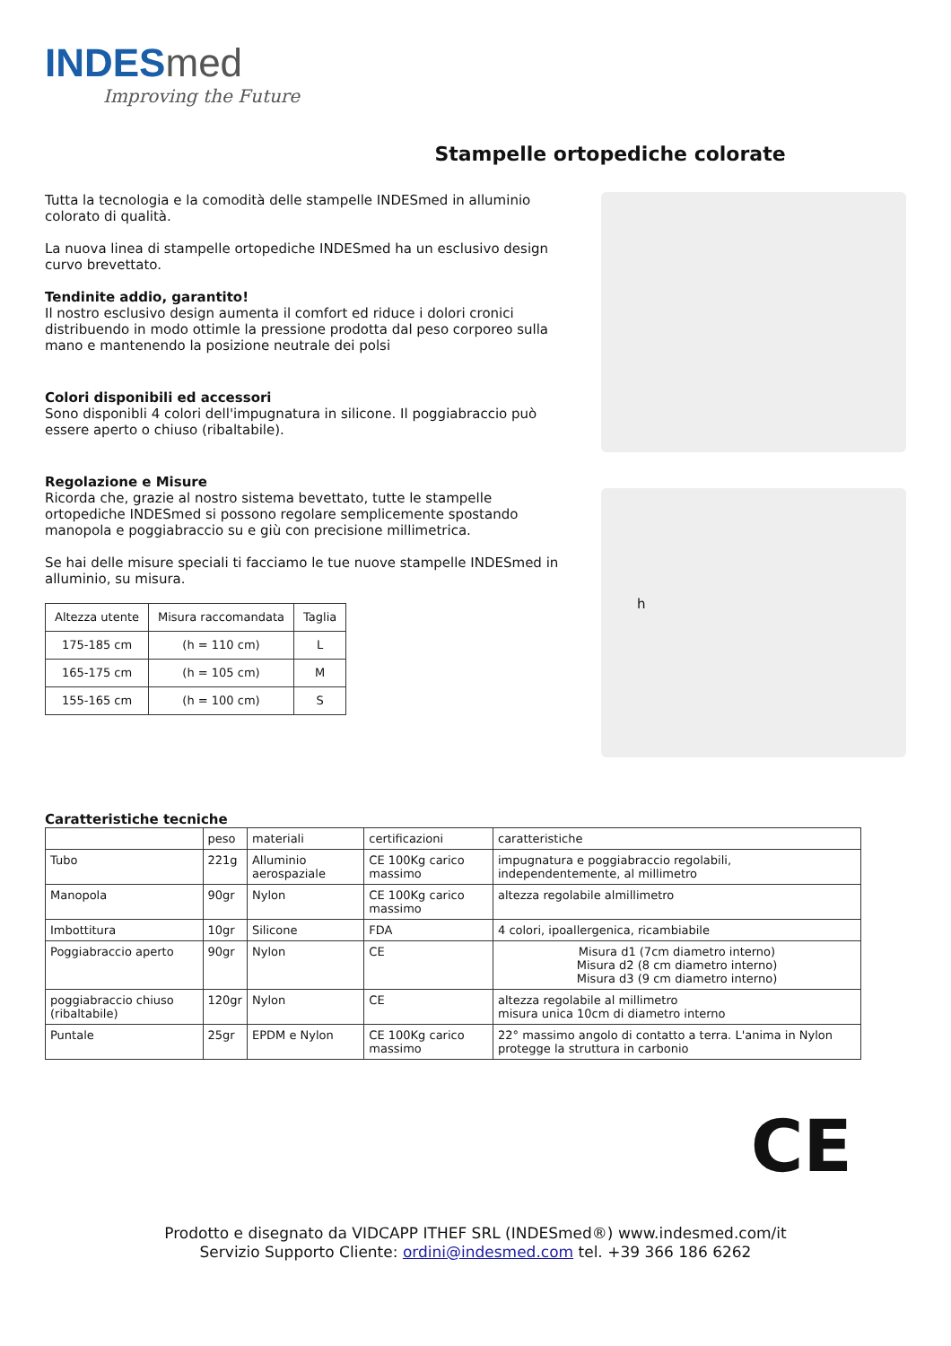INDESmed
Improving the Future
Stampelle ortopediche colorate
Tutta la tecnologia e la comodità delle stampelle INDESmed in alluminio colorato di qualità.
La nuova linea di stampelle ortopediche INDESmed ha un esclusivo design curvo brevettato.
Tendinite addio, garantito!
Il nostro esclusivo design aumenta il comfort ed riduce i dolori cronici distribuendo in modo ottimle la pressione prodotta dal peso corporeo sulla mano e mantenendo la posizione neutrale dei polsi
Colori disponibili ed accessori
Sono disponibli 4 colori dell'impugnatura in silicone. Il poggiabraccio può essere aperto o chiuso (ribaltabile).
Regolazione e Misure
Ricorda che, grazie al nostro sistema bevettato, tutte le stampelle ortopediche INDESmed si possono regolare semplicemente spostando manopola e poggiabraccio su e giù con precisione millimetrica.
Se hai delle misure speciali ti facciamo le tue nuove stampelle INDESmed in alluminio, su misura.
| Altezza utente | Misura raccomandata | Taglia |
| --- | --- | --- |
| 175-185 cm | (h = 110 cm) | L |
| 165-175 cm | (h = 105 cm) | M |
| 155-165 cm | (h = 100 cm) | S |
h
Caratteristiche tecniche
| | peso | materiali | certificazioni | caratteristiche |
| Tubo | 221g | Alluminio aerospaziale | CE 100Kg carico massimo | impugnatura e poggiabraccio regolabili, independentemente, al millimetro |
| Manopola | 90gr | Nylon | CE 100Kg carico massimo | altezza regolabile almillimetro |
| Imbottitura | 10gr | Silicone | FDA | 4 colori, ipoallergenica, ricambiabile |
| Poggiabraccio aperto | 90gr | Nylon | CE | Misura d1 (7cm diametro interno) Misura d2 (8 cm diametro interno) Misura d3 (9 cm diametro interno) |
| poggiabraccio chiuso (ribaltabile) | 120gr | Nylon | CE | altezza regolabile al millimetro misura unica 10cm di diametro interno |
| Puntale | 25gr | EPDM e Nylon | CE 100Kg carico massimo | 22° massimo angolo di contatto a terra. L'anima in Nylon protegge la struttura in carbonio |
CE
Prodotto e disegnato da VIDCAPP ITHEF SRL (INDESmed®) www.indesmed.com/it
Servizio Supporto Cliente: ordini@indesmed.com tel. +39 366 186 6262